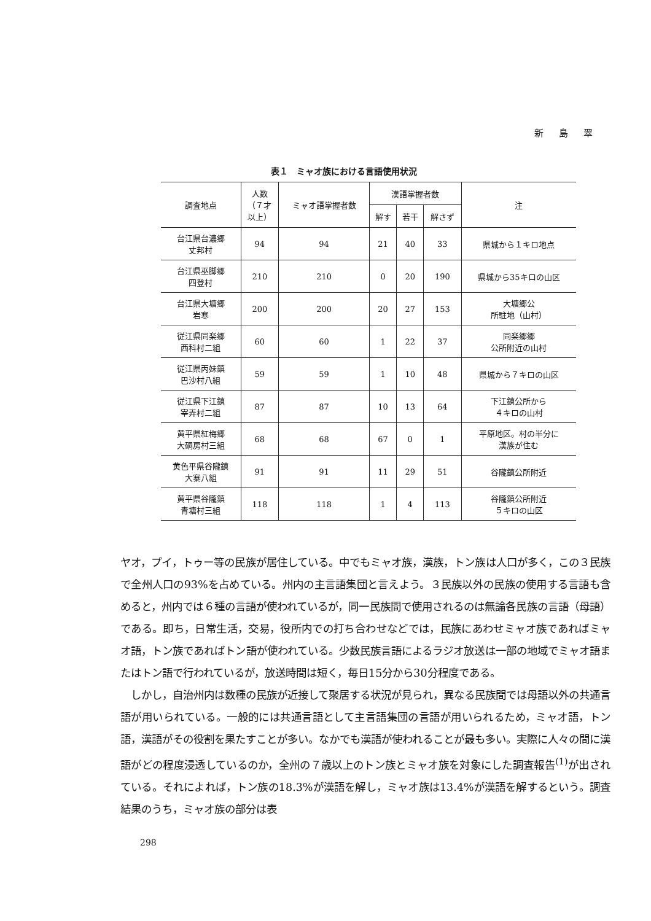新 島 翠
表１　ミャオ族における言語使用状況
| 調査地点 | 人数 （７才 以上） | ミャオ語掌握者数 | 漢語掌握者数 | | | 注 |
| --- | --- | --- | --- | --- | --- | --- |
| | | | 解す | 若干 | 解さず | |
| 台江県台濃郷 丈邦村 | 94 | 94 | 21 | 40 | 33 | 県城から１キロ地点 |
| 台江県巫脚郷 四登村 | 210 | 210 | 0 | 20 | 190 | 県城から35キロの山区 |
| 台江県大塘郷 岩寒 | 200 | 200 | 20 | 27 | 153 | 大塘郷公 所駐地（山村） |
| 従江県同楽郷 西科村二組 | 60 | 60 | 1 | 22 | 37 | 同楽郷郷 公所附近の山村 |
| 従江県丙妹鎮 巴沙村八組 | 59 | 59 | 1 | 10 | 48 | 県城から７キロの山区 |
| 従江県下江鎮 宰弄村二組 | 87 | 87 | 10 | 13 | 64 | 下江鎮公所から ４キロの山村 |
| 黄平県紅梅郷 大硐房村三組 | 68 | 68 | 67 | 0 | 1 | 平原地区。村の半分に 漢族が住む |
| 黄色平県谷隴鎮 大寨八組 | 91 | 91 | 11 | 29 | 51 | 谷隴鎮公所附近 |
| 黄平県谷隴鎮 青塘村三組 | 118 | 118 | 1 | 4 | 113 | 谷隴鎮公所附近 ５キロの山区 |
ヤオ，プイ，トゥー等の民族が居住している。中でもミャオ族，漢族，トン族は人口が多く，この３民族で全州人口の93%を占めている。州内の主言語集団と言えよう。３民族以外の民族の使用する言語も含めると，州内では６種の言語が使われているが，同一民族間で使用されるのは無論各民族の言語（母語）である。即ち，日常生活，交易，役所内での打ち合わせなどでは，民族にあわせミャオ族であればミャオ語，トン族であればトン語が使われている。少数民族言語によるラジオ放送は一部の地域でミャオ語またはトン語で行われているが，放送時間は短く，毎日15分から30分程度である。
　しかし，自治州内は数種の民族が近接して聚居する状況が見られ，異なる民族間では母語以外の共通言語が用いられている。一般的には共通言語として主言語集団の言語が用いられるため，ミャオ語，トン語，漢語がその役割を果たすことが多い。なかでも漢語が使われることが最も多い。実際に人々の間に漢語がどの程度浸透しているのか，全州の７歳以上のトン族とミャオ族を対象にした調査報告<sup>(1)</sup>が出されている。それによれば，トン族の18.3%が漢語を解し，ミャオ族は13.4%が漢語を解するという。調査結果のうち，ミャオ族の部分は表
298